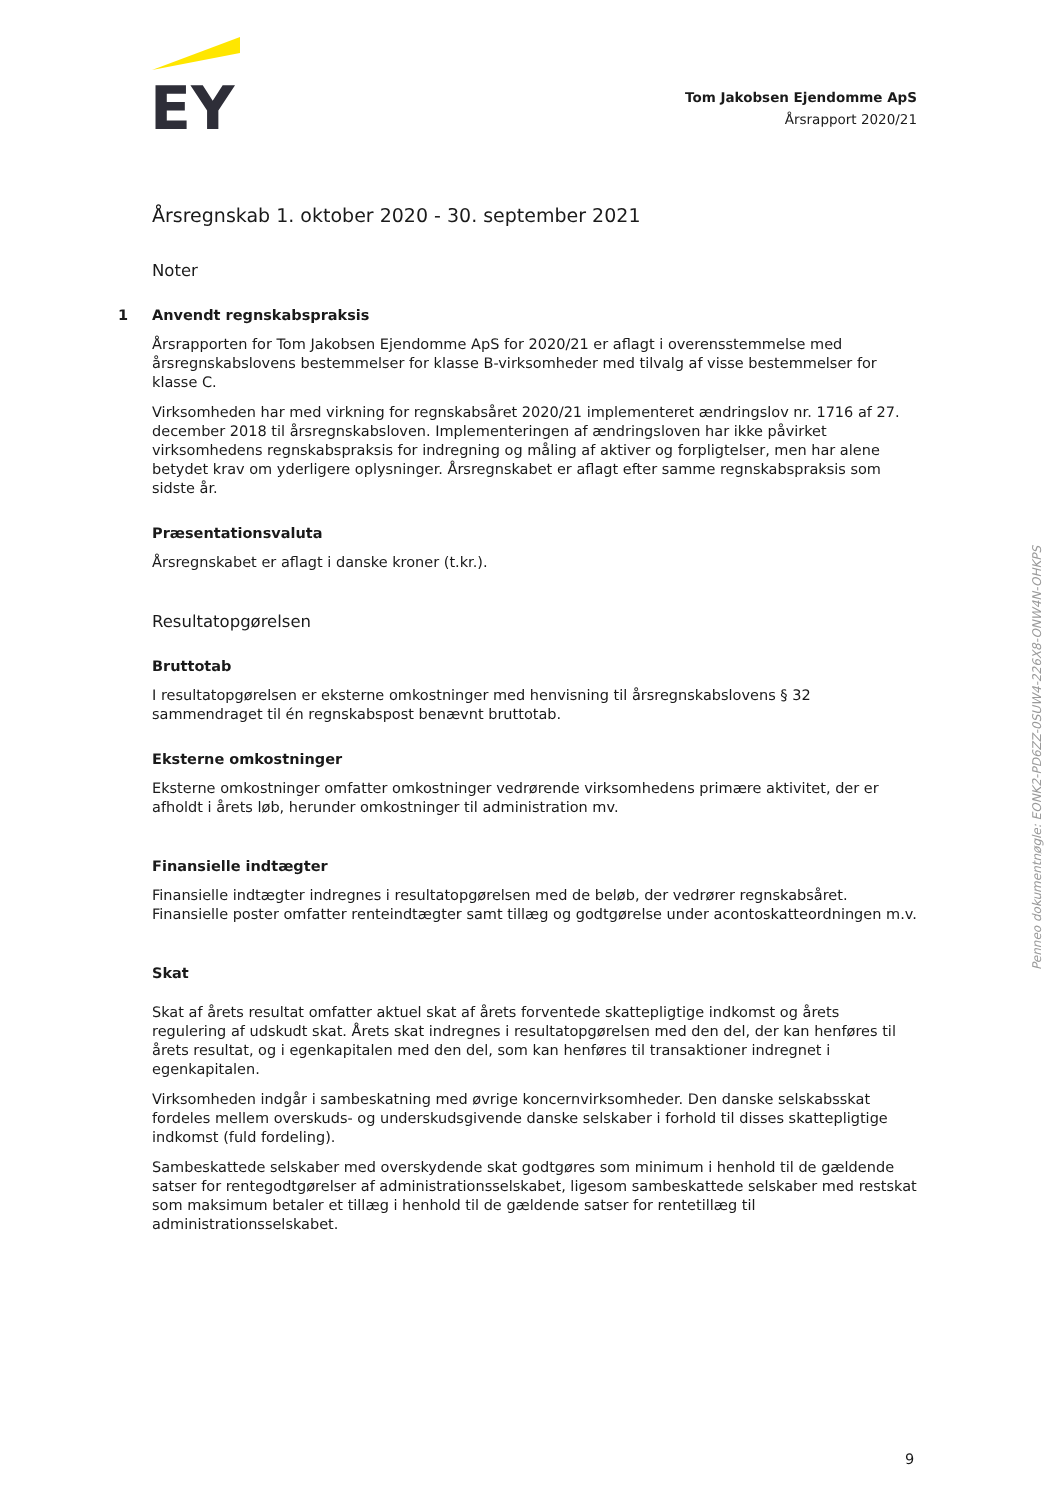EY
Tom Jakobsen Ejendomme ApS
Årsrapport 2020/21
Årsregnskab 1. oktober 2020 - 30. september 2021
Noter
1 Anvendt regnskabspraksis
Årsrapporten for Tom Jakobsen Ejendomme ApS for 2020/21 er aflagt i overensstemmelse med årsregnskabslovens bestemmelser for klasse B-virksomheder med tilvalg af visse bestemmelser for klasse C.
Virksomheden har med virkning for regnskabsåret 2020/21 implementeret ændringslov nr. 1716 af 27. december 2018 til årsregnskabsloven. Implementeringen af ændringsloven har ikke påvirket virksomhedens regnskabspraksis for indregning og måling af aktiver og forpligtelser, men har alene betydet krav om yderligere oplysninger. Årsregnskabet er aflagt efter samme regnskabspraksis som sidste år.
Præsentationsvaluta
Årsregnskabet er aflagt i danske kroner (t.kr.).
Resultatopgørelsen
Bruttotab
I resultatopgørelsen er eksterne omkostninger med henvisning til årsregnskabslovens § 32 sammendraget til én regnskabspost benævnt bruttotab.
Eksterne omkostninger
Eksterne omkostninger omfatter omkostninger vedrørende virksomhedens primære aktivitet, der er afholdt i årets løb, herunder omkostninger til administration mv.
Finansielle indtægter
Finansielle indtægter indregnes i resultatopgørelsen med de beløb, der vedrører regnskabsåret. Finansielle poster omfatter renteindtægter samt tillæg og godtgørelse under acontoskatteordningen m.v.
Skat
Skat af årets resultat omfatter aktuel skat af årets forventede skattepligtige indkomst og årets regulering af udskudt skat. Årets skat indregnes i resultatopgørelsen med den del, der kan henføres til årets resultat, og i egenkapitalen med den del, som kan henføres til transaktioner indregnet i egenkapitalen.
Virksomheden indgår i sambeskatning med øvrige koncernvirksomheder. Den danske selskabsskat fordeles mellem overskuds- og underskudsgivende danske selskaber i forhold til disses skattepligtige indkomst (fuld fordeling).
Sambeskattede selskaber med overskydende skat godtgøres som minimum i henhold til de gældende satser for rentegodtgørelser af administrationsselskabet, ligesom sambeskattede selskaber med restskat som maksimum betaler et tillæg i henhold til de gældende satser for rentetillæg til administrationsselskabet.
Penneo dokumentnøgle: EONK2-PD6ZZ-0SUW4-226X8-ONW4N-OHKPS
9